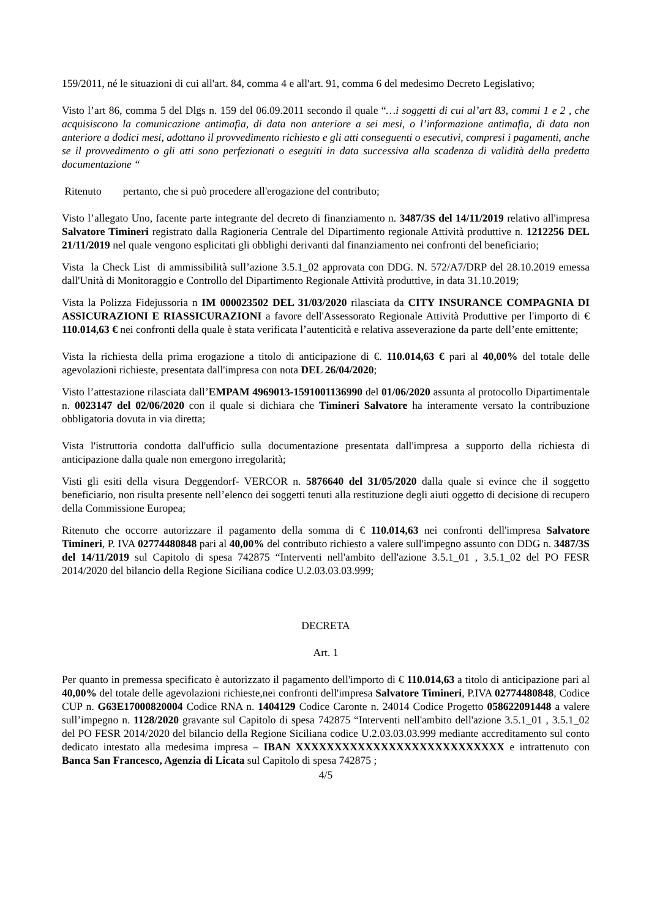159/2011, né le situazioni di cui all'art. 84, comma 4 e all'art. 91, comma 6 del medesimo Decreto Legislativo;
Visto l’art 86, comma 5 del Dlgs n. 159 del 06.09.2011 secondo il quale “…i soggetti di cui al’art 83, commi 1 e 2 , che acquisiscono la comunicazione antimafia, di data non anteriore a sei mesi, o l’informazione antimafia, di data non anteriore a dodici mesi, adottano il provvedimento richiesto e gli atti conseguenti o esecutivi, compresi i pagamenti, anche se il provvedimento o gli atti sono perfezionati o eseguiti in data successiva alla scadenza di validità della predetta documentazione “
Ritenuto pertanto, che si può procedere all'erogazione del contributo;
Visto l’allegato Uno, facente parte integrante del decreto di finanziamento n. 3487/3S del 14/11/2019 relativo all'impresa Salvatore Timineri registrato dalla Ragioneria Centrale del Dipartimento regionale Attività produttive n. 1212256 DEL 21/11/2019 nel quale vengono esplicitati gli obblighi derivanti dal finanziamento nei confronti del beneficiario;
Vista la Check List di ammissibilità sull’azione 3.5.1_02 approvata con DDG. N. 572/A7/DRP del 28.10.2019 emessa dall'Unità di Monitoraggio e Controllo del Dipartimento Regionale Attività produttive, in data 31.10.2019;
Vista la Polizza Fidejussoria n IM 000023502 DEL 31/03/2020 rilasciata da CITY INSURANCE COMPAGNIA DI ASSICURAZIONI E RIASSICURAZIONI a favore dell'Assessorato Regionale Attività Produttive per l'importo di € 110.014,63 € nei confronti della quale è stata verificata l’autenticità e relativa asseverazione da parte dell’ente emittente;
Vista la richiesta della prima erogazione a titolo di anticipazione di €. 110.014,63 € pari al 40,00% del totale delle agevolazioni richieste, presentata dall'impresa con nota DEL 26/04/2020;
Visto l’attestazione rilasciata dall’EMPAM 4969013-1591001136990 del 01/06/2020 assunta al protocollo Dipartimentale n. 0023147 del 02/06/2020 con il quale si dichiara che Timineri Salvatore ha interamente versato la contribuzione obbligatoria dovuta in via diretta;
Vista l'istruttoria condotta dall'ufficio sulla documentazione presentata dall'impresa a supporto della richiesta di anticipazione dalla quale non emergono irregolarità;
Visti gli esiti della visura Deggendorf- VERCOR n. 5876640 del 31/05/2020 dalla quale si evince che il soggetto beneficiario, non risulta presente nell’elenco dei soggetti tenuti alla restituzione degli aiuti oggetto di decisione di recupero della Commissione Europea;
Ritenuto che occorre autorizzare il pagamento della somma di € 110.014,63 nei confronti dell'impresa Salvatore Timineri, P. IVA 02774480848 pari al 40,00% del contributo richiesto a valere sull'impegno assunto con DDG n. 3487/3S del 14/11/2019 sul Capitolo di spesa 742875 “Interventi nell'ambito dell'azione 3.5.1_01 , 3.5.1_02 del PO FESR 2014/2020 del bilancio della Regione Siciliana codice U.2.03.03.03.999;
DECRETA
Art. 1
Per quanto in premessa specificato è autorizzato il pagamento dell'importo di € 110.014,63 a titolo di anticipazione pari al 40,00% del totale delle agevolazioni richieste,nei confronti dell'impresa Salvatore Timineri, P.IVA 02774480848, Codice CUP n. G63E17000820004 Codice RNA n. 1404129 Codice Caronte n. 24014 Codice Progetto 058622091448 a valere sull’impegno n. 1128/2020 gravante sul Capitolo di spesa 742875 “Interventi nell'ambito dell'azione 3.5.1_01 , 3.5.1_02 del PO FESR 2014/2020 del bilancio della Regione Siciliana codice U.2.03.03.03.999 mediante accreditamento sul conto dedicato intestato alla medesima impresa – IBAN XXXXXXXXXXXXXXXXXXXXXXXXXXX e intrattenuto con Banca San Francesco, Agenzia di Licata sul Capitolo di spesa 742875 ;
4/5